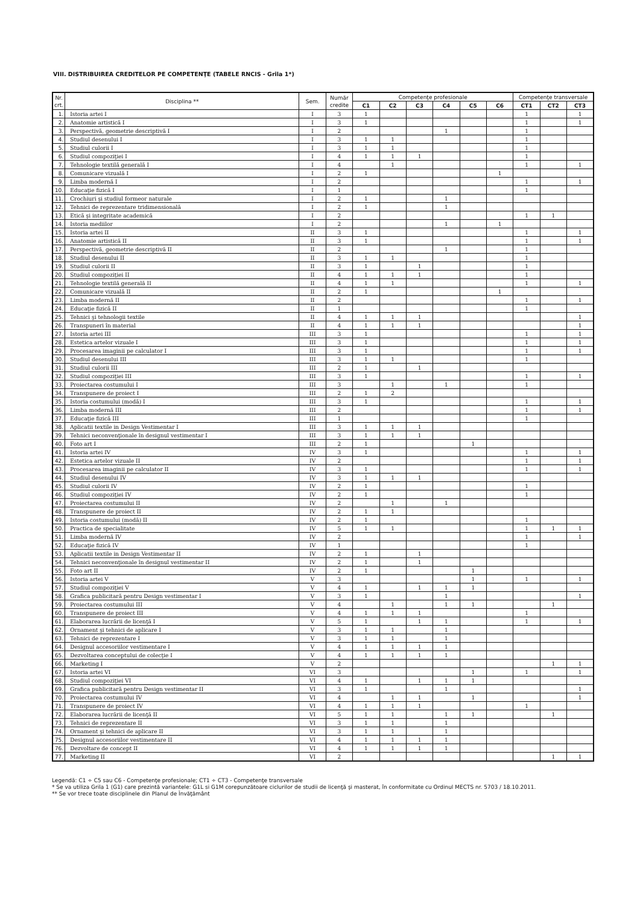VIII. DISTRIBUIREA CREDITELOR PE COMPETENŢE (TABELE RNCIS - Grila 1*)
| Nr. crt. | Disciplina ** | Sem. | Număr credite | Competenţe profesionale | | | | | | Competenţe transversale | | |
| --- | --- | --- | --- | --- | --- | --- | --- | --- | --- | --- | --- | --- |
| | | | | C1 | C2 | C3 | C4 | C5 | C6 | CT1 | CT2 | CT3 |
| 1. | Istoria artei I | I | 3 | 1 | | | | | | 1 | | 1 |
| 2. | Anatomie artistică I | I | 3 | 1 | | | | | | 1 | | 1 |
| 3. | Perspectivă, geometrie descriptivă I | I | 2 | | | | 1 | | | 1 | | |
| 4. | Studiul desenului I | I | 3 | 1 | 1 | | | | | 1 | | |
| 5. | Studiul culorii I | I | 3 | 1 | 1 | | | | | 1 | | |
| 6. | Studiul compoziţiei I | I | 4 | 1 | 1 | 1 | | | | 1 | | |
| 7. | Tehnologie textilă generală I | I | 4 | | 1 | | | | | 1 | | 1 |
| 8. | Comunicare vizuală I | I | 2 | 1 | | | | | 1 | | | |
| 9. | Limba modernă I | I | 2 | | | | | | | 1 | | 1 |
| 10. | Educaţie fizică I | I | 1 | | | | | | | 1 | | |
| 11. | Crochiuri şi studiul formeor naturale | I | 2 | 1 | | | 1 | | | | | |
| 12. | Tehnici de reprezentare tridimensională | I | 2 | 1 | | | 1 | | | | | |
| 13. | Etică şi integritate academică | I | 2 | | | | | | | 1 | 1 | |
| 14. | Istoria mediilor | I | 2 | | | | 1 | | 1 | | | |
| 15. | Istoria artei II | II | 3 | 1 | | | | | | 1 | | 1 |
| 16. | Anatomie artistică II | II | 3 | 1 | | | | | | 1 | | 1 |
| 17. | Perspectivă, geometrie descriptivă II | II | 2 | | | | 1 | | | 1 | | |
| 18. | Studiul desenului II | II | 3 | 1 | 1 | | | | | 1 | | |
| 19. | Studiul culorii II | II | 3 | 1 | | 1 | | | | 1 | | |
| 20. | Studiul compoziţiei II | II | 4 | 1 | 1 | 1 | | | | 1 | | |
| 21. | Tehnologie textilă generală II | II | 4 | 1 | 1 | | | | | 1 | | 1 |
| 22. | Comunicare vizuală II | II | 2 | 1 | | | | | 1 | | | |
| 23. | Limba modernă II | II | 2 | | | | | | | 1 | | 1 |
| 24. | Educaţie fizică II | II | 1 | | | | | | | 1 | | |
| 25. | Tehnici şi tehnologii textile | II | 4 | 1 | 1 | 1 | | | | | | 1 |
| 26. | Transpuneri în material | II | 4 | 1 | 1 | 1 | | | | | | 1 |
| 27. | Istoria artei III | III | 3 | 1 | | | | | | 1 | | 1 |
| 28. | Estetica artelor vizuale I | III | 3 | 1 | | | | | | 1 | | 1 |
| 29. | Procesarea imaginii pe calculator I | III | 3 | 1 | | | | | | 1 | | 1 |
| 30. | Studiul desenului III | III | 3 | 1 | 1 | | | | | 1 | | |
| 31. | Studiul culorii III | III | 2 | 1 | | 1 | | | | | | |
| 32. | Studiul compoziţiei III | III | 3 | 1 | | | | | | 1 | | 1 |
| 33. | Proiectarea costumului I | III | 3 | | 1 | | 1 | | | 1 | | |
| 34. | Transpunere de proiect I | III | 2 | 1 | 2 | | | | | | | |
| 35. | Istoria costumului (modă) I | III | 3 | 1 | | | | | | 1 | | 1 |
| 36. | Limba modernă III | III | 2 | | | | | | | 1 | | 1 |
| 37. | Educaţie fizică III | III | 1 | | | | | | | 1 | | |
| 38. | Aplicatii textile in Design Vestimentar I | III | 3 | 1 | 1 | 1 | | | | | | |
| 39. | Tehnici neconvenţionale în designul vestimentar I | III | 3 | 1 | 1 | 1 | | | | | | |
| 40. | Foto art I | III | 2 | 1 | | | | 1 | | | | |
| 41. | Istoria artei IV | IV | 3 | 1 | | | | | | 1 | | 1 |
| 42. | Estetica artelor vizuale II | IV | 2 | | | | | | | 1 | | 1 |
| 43. | Procesarea imaginii pe calculator II | IV | 3 | 1 | | | | | | 1 | | 1 |
| 44. | Studiul desenului IV | IV | 3 | 1 | 1 | 1 | | | | | | |
| 45. | Studiul culorii IV | IV | 2 | 1 | | | | | | 1 | | |
| 46. | Studiul compoziţiei IV | IV | 2 | 1 | | | | | | 1 | | |
| 47. | Proiectarea costumului II | IV | 2 | | 1 | | 1 | | | | | |
| 48. | Transpunere de proiect II | IV | 2 | 1 | 1 | | | | | | | |
| 49. | Istoria costumului (modă) II | IV | 2 | 1 | | | | | | 1 | | |
| 50. | Practica de specialitate | IV | 5 | 1 | 1 | | | | | 1 | 1 | 1 |
| 51. | Limba modernă IV | IV | 2 | | | | | | | 1 | | 1 |
| 52. | Educaţie fizică IV | IV | 1 | | | | | | | 1 | | |
| 53. | Aplicatii textile in Design Vestimentar II | IV | 2 | 1 | | 1 | | | | | | |
| 54. | Tehnici neconvenţionale în designul vestimentar II | IV | 2 | 1 | | 1 | | | | | | |
| 55. | Foto art II | IV | 2 | 1 | | | | 1 | | | | |
| 56. | Istoria artei V | V | 3 | | | | | 1 | | 1 | | 1 |
| 57. | Studiul compoziţiei V | V | 4 | 1 | | 1 | 1 | 1 | | | | |
| 58. | Grafica publicitară pentru Design vestimentar I | V | 3 | 1 | | | 1 | | | | | 1 |
| 59. | Proiectarea costumului III | V | 4 | | 1 | | 1 | 1 | | | 1 | |
| 60. | Transpunere de proiect III | V | 4 | 1 | 1 | 1 | | | | 1 | | |
| 61. | Elaborarea lucrării de licenţă I | V | 5 | 1 | | 1 | 1 | | | 1 | | 1 |
| 62. | Ornament şi tehnici de aplicare I | V | 3 | 1 | 1 | | 1 | | | | | |
| 63. | Tehnici de reprezentare I | V | 3 | 1 | 1 | | 1 | | | | | |
| 64. | Designul accesoriilor vestimentare I | V | 4 | 1 | 1 | 1 | 1 | | | | | |
| 65. | Dezvoltarea conceptului de colecţie I | V | 4 | 1 | 1 | 1 | 1 | | | | | |
| 66. | Marketing I | V | 2 | | | | | | | | 1 | 1 |
| 67. | Istoria artei VI | VI | 3 | | | | | 1 | | 1 | | 1 |
| 68. | Studiul compoziţiei VI | VI | 4 | 1 | | 1 | 1 | 1 | | | | |
| 69. | Grafica publicitară pentru Design vestimentar II | VI | 3 | 1 | | | 1 | | | | | 1 |
| 70. | Proiectarea costumului IV | VI | 4 | | 1 | 1 | | 1 | | | | 1 |
| 71. | Transpunere de proiect IV | VI | 4 | 1 | 1 | 1 | | | | 1 | | |
| 72. | Elaborarea lucrării de licenţă II | VI | 5 | 1 | 1 | | 1 | 1 | | | 1 | |
| 73. | Tehnici de reprezentare II | VI | 3 | 1 | 1 | | 1 | | | | | |
| 74. | Ornament şi tehnici de aplicare II | VI | 3 | 1 | 1 | | 1 | | | | | |
| 75. | Designul accesoriilor vestimentare II | VI | 4 | 1 | 1 | 1 | 1 | | | | | |
| 76. | Dezvoltare de concept II | VI | 4 | 1 | 1 | 1 | 1 | | | | | |
| 77. | Marketing II | VI | 2 | | | | | | | | 1 | 1 |
Legendă: C1 ÷ C5 sau C6 - Competenţe profesionale; CT1 ÷ CT3 - Competenţe transversale
* Se va utiliza Grila 1 (G1) care prezintă variantele: G1L si G1M corepunzătoare ciclurilor de studii de licenţă şi masterat, în conformitate cu Ordinul MECTS nr. 5703 / 18.10.2011.
** Se vor trece toate disciplinele din Planul de Învăţământ